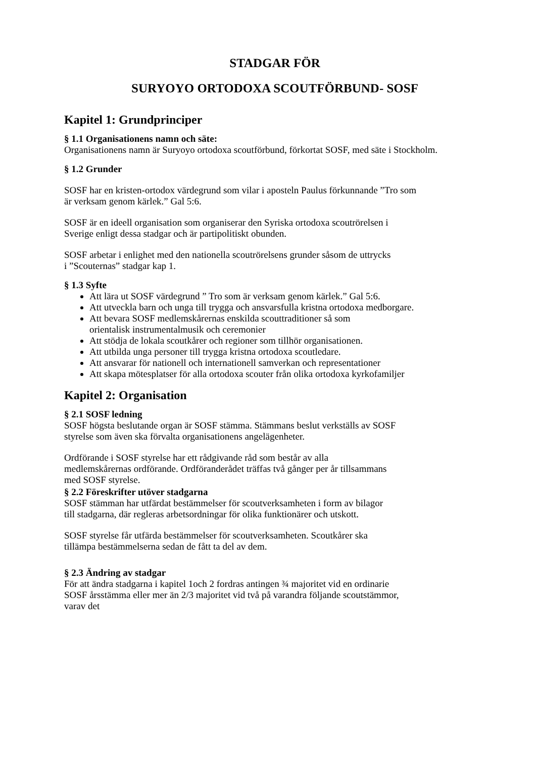STADGAR FÖR
SURYOYO ORTODOXA SCOUTFÖRBUND- SOSF
Kapitel 1: Grundprinciper
§ 1.1 Organisationens namn och säte:
Organisationens namn är Suryoyo ortodoxa scoutförbund, förkortat SOSF, med säte i Stockholm.
§ 1.2 Grunder
SOSF har en kristen-ortodox värdegrund som vilar i aposteln Paulus förkunnande ”Tro som
är verksam genom kärlek.” Gal 5:6.
SOSF är en ideell organisation som organiserar den Syriska ortodoxa scoutrörelsen i
Sverige enligt dessa stadgar och är partipolitiskt obunden.
SOSF arbetar i enlighet med den nationella scoutrörelsens grunder såsom de uttrycks
i ”Scouternas” stadgar kap 1.
§ 1.3 Syfte
Att lära ut SOSF värdegrund ” Tro som är verksam genom kärlek.” Gal 5:6.
Att utveckla barn och unga till trygga och ansvarsfulla kristna ortodoxa medborgare.
Att bevara SOSF medlemskårernas enskilda scouttraditioner så som
orientalisk instrumentalmusik och ceremonier
Att stödja de lokala scoutkårer och regioner som tillhör organisationen.
Att utbilda unga personer till trygga kristna ortodoxa scoutledare.
Att ansvarar för nationell och internationell samverkan och representationer
Att skapa mötesplatser för alla ortodoxa scouter från olika ortodoxa kyrkofamiljer
Kapitel 2: Organisation
§ 2.1 SOSF ledning
SOSF högsta beslutande organ är SOSF stämma. Stämmans beslut verkställs av SOSF
styrelse som även ska förvalta organisationens angelägenheter.
Ordförande i SOSF styrelse har ett rådgivande råd som består av alla
medlemskårernas ordförande. Ordföranderådet träffas två gånger per år tillsammans
med SOSF styrelse.
§ 2.2 Föreskrifter utöver stadgarna
SOSF stämman har utfärdat bestämmelser för scoutverksamheten i form av bilagor
till stadgarna, där regleras arbetsordningar för olika funktionärer och utskott.
SOSF styrelse får utfärda bestämmelser för scoutverksamheten. Scoutkårer ska
tillämpa bestämmelserna sedan de fått ta del av dem.
§ 2.3 Ändring av stadgar
För att ändra stadgarna i kapitel 1och 2 fordras antingen ¾ majoritet vid en ordinarie
SOSF årsstämma eller mer än 2/3 majoritet vid två på varandra följande scoutstämmor,
varav det